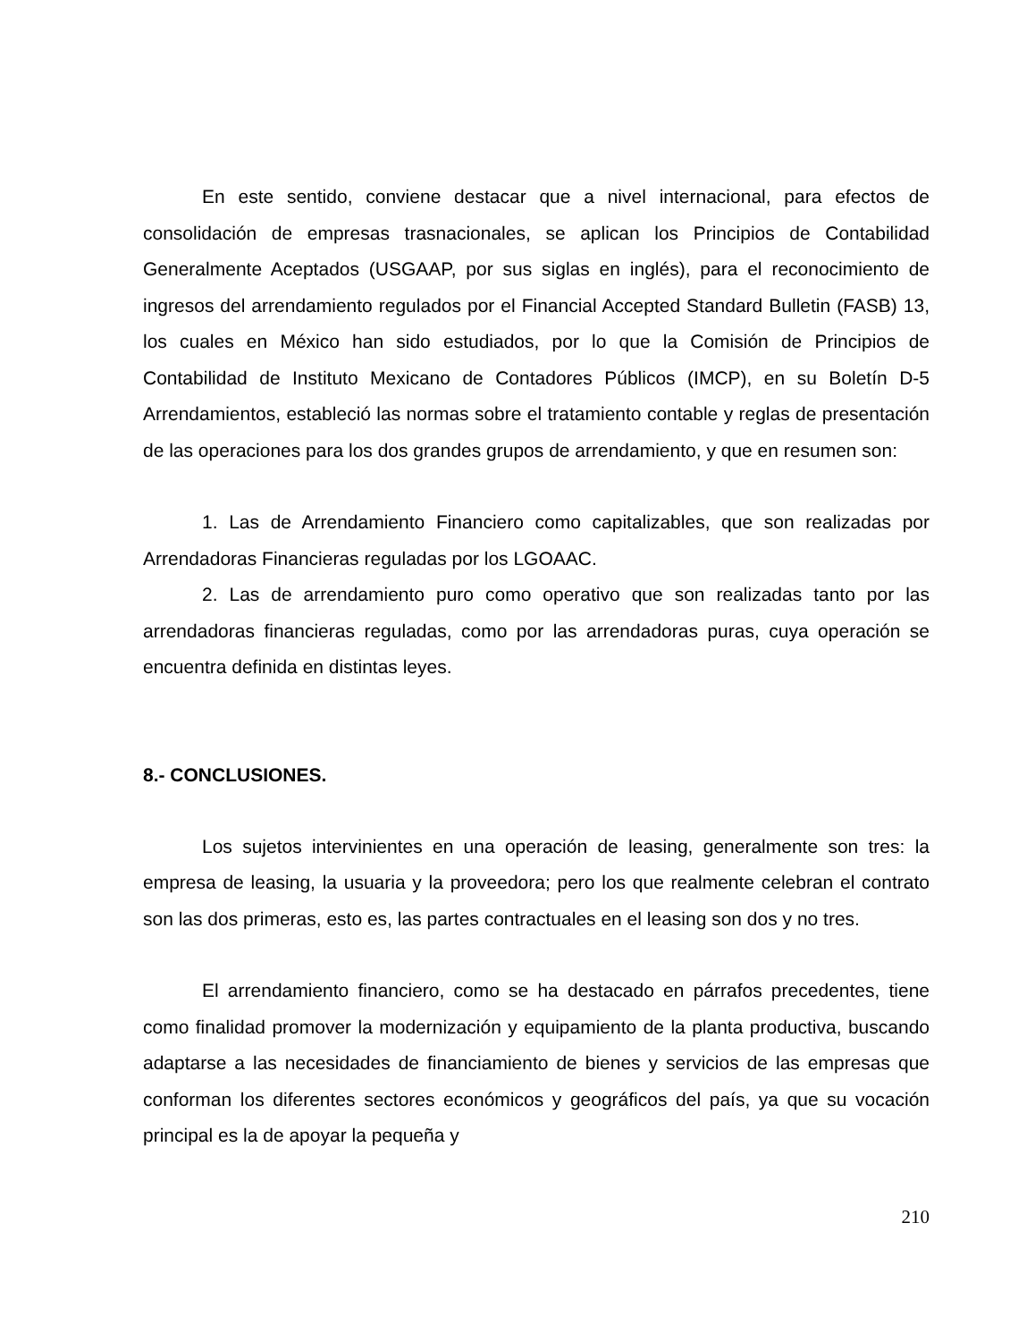En este sentido, conviene destacar que a nivel internacional, para efectos de consolidación de empresas trasnacionales, se aplican los Principios de Contabilidad Generalmente Aceptados (USGAAP, por sus siglas en inglés), para el reconocimiento de ingresos del arrendamiento regulados por el Financial Accepted Standard Bulletin (FASB) 13, los cuales en México han sido estudiados, por lo que la Comisión de Principios de Contabilidad de Instituto Mexicano de Contadores Públicos (IMCP), en su Boletín D-5 Arrendamientos, estableció las normas sobre el tratamiento contable y reglas de presentación de las operaciones para los dos grandes grupos de arrendamiento, y que en resumen son:
1. Las de Arrendamiento Financiero como capitalizables, que son realizadas por Arrendadoras Financieras reguladas por los LGOAAC.
2. Las de arrendamiento puro como operativo que son realizadas tanto por las arrendadoras financieras reguladas, como por las arrendadoras puras, cuya operación se encuentra definida en distintas leyes.
8.- CONCLUSIONES.
Los sujetos intervinientes en una operación de leasing, generalmente son tres: la empresa de leasing, la usuaria y la proveedora; pero los que realmente celebran el contrato son las dos primeras, esto es, las partes contractuales en el leasing son dos y no tres.
El arrendamiento financiero, como se ha destacado en párrafos precedentes, tiene como finalidad promover la modernización y equipamiento de la planta productiva, buscando adaptarse a las necesidades de financiamiento de bienes y servicios de las empresas que conforman los diferentes sectores económicos y geográficos del país, ya que su vocación principal es la de apoyar la pequeña y
210